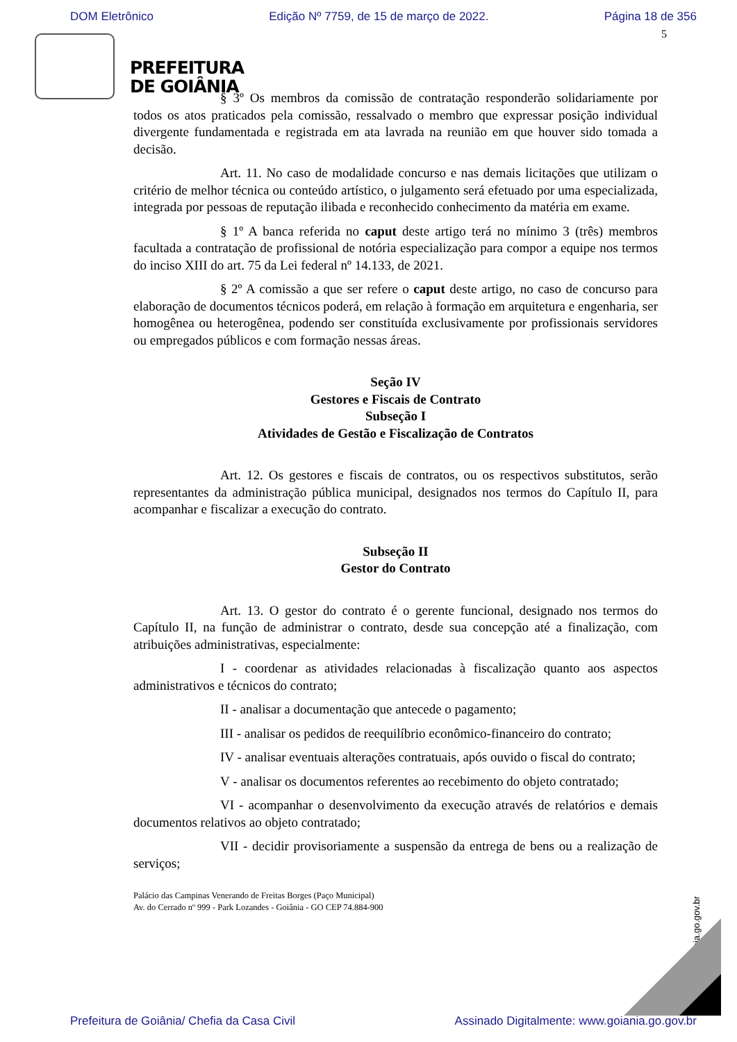DOM Eletrônico Edição Nº 7759, de 15 de março de 2022. Página 18 de 356
5
PREFEITURA
DE GOIÂNIA
§ 3º Os membros da comissão de contratação responderão solidariamente por todos os atos praticados pela comissão, ressalvado o membro que expressar posição individual divergente fundamentada e registrada em ata lavrada na reunião em que houver sido tomada a decisão.
Art. 11. No caso de modalidade concurso e nas demais licitações que utilizam o critério de melhor técnica ou conteúdo artístico, o julgamento será efetuado por uma especializada, integrada por pessoas de reputação ilibada e reconhecido conhecimento da matéria em exame.
§ 1º A banca referida no caput deste artigo terá no mínimo 3 (três) membros facultada a contratação de profissional de notória especialização para compor a equipe nos termos do inciso XIII do art. 75 da Lei federal nº 14.133, de 2021.
§ 2º A comissão a que ser refere o caput deste artigo, no caso de concurso para elaboração de documentos técnicos poderá, em relação à formação em arquitetura e engenharia, ser homogênea ou heterogênea, podendo ser constituída exclusivamente por profissionais servidores ou empregados públicos e com formação nessas áreas.
Seção IV
Gestores e Fiscais de Contrato
Subseção I
Atividades de Gestão e Fiscalização de Contratos
Art. 12. Os gestores e fiscais de contratos, ou os respectivos substitutos, serão representantes da administração pública municipal, designados nos termos do Capítulo II, para acompanhar e fiscalizar a execução do contrato.
Subseção II
Gestor do Contrato
Art. 13. O gestor do contrato é o gerente funcional, designado nos termos do Capítulo II, na função de administrar o contrato, desde sua concepção até a finalização, com atribuições administrativas, especialmente:
I - coordenar as atividades relacionadas à fiscalização quanto aos aspectos administrativos e técnicos do contrato;
II - analisar a documentação que antecede o pagamento;
III - analisar os pedidos de reequilíbrio econômico-financeiro do contrato;
IV - analisar eventuais alterações contratuais, após ouvido o fiscal do contrato;
V - analisar os documentos referentes ao recebimento do objeto contratado;
VI - acompanhar o desenvolvimento da execução através de relatórios e demais documentos relativos ao objeto contratado;
VII - decidir provisoriamente a suspensão da entrega de bens ou a realização de serviços;
Palácio das Campinas Venerando de Freitas Borges (Paço Municipal)
Av. do Cerrado nº 999 - Park Lozandes - Goiânia - GO CEP 74.884-900
www.goiania.go.gov.br
Prefeitura de Goiânia/ Chefia da Casa Civil Assinado Digitalmente: www.goiania.go.gov.br